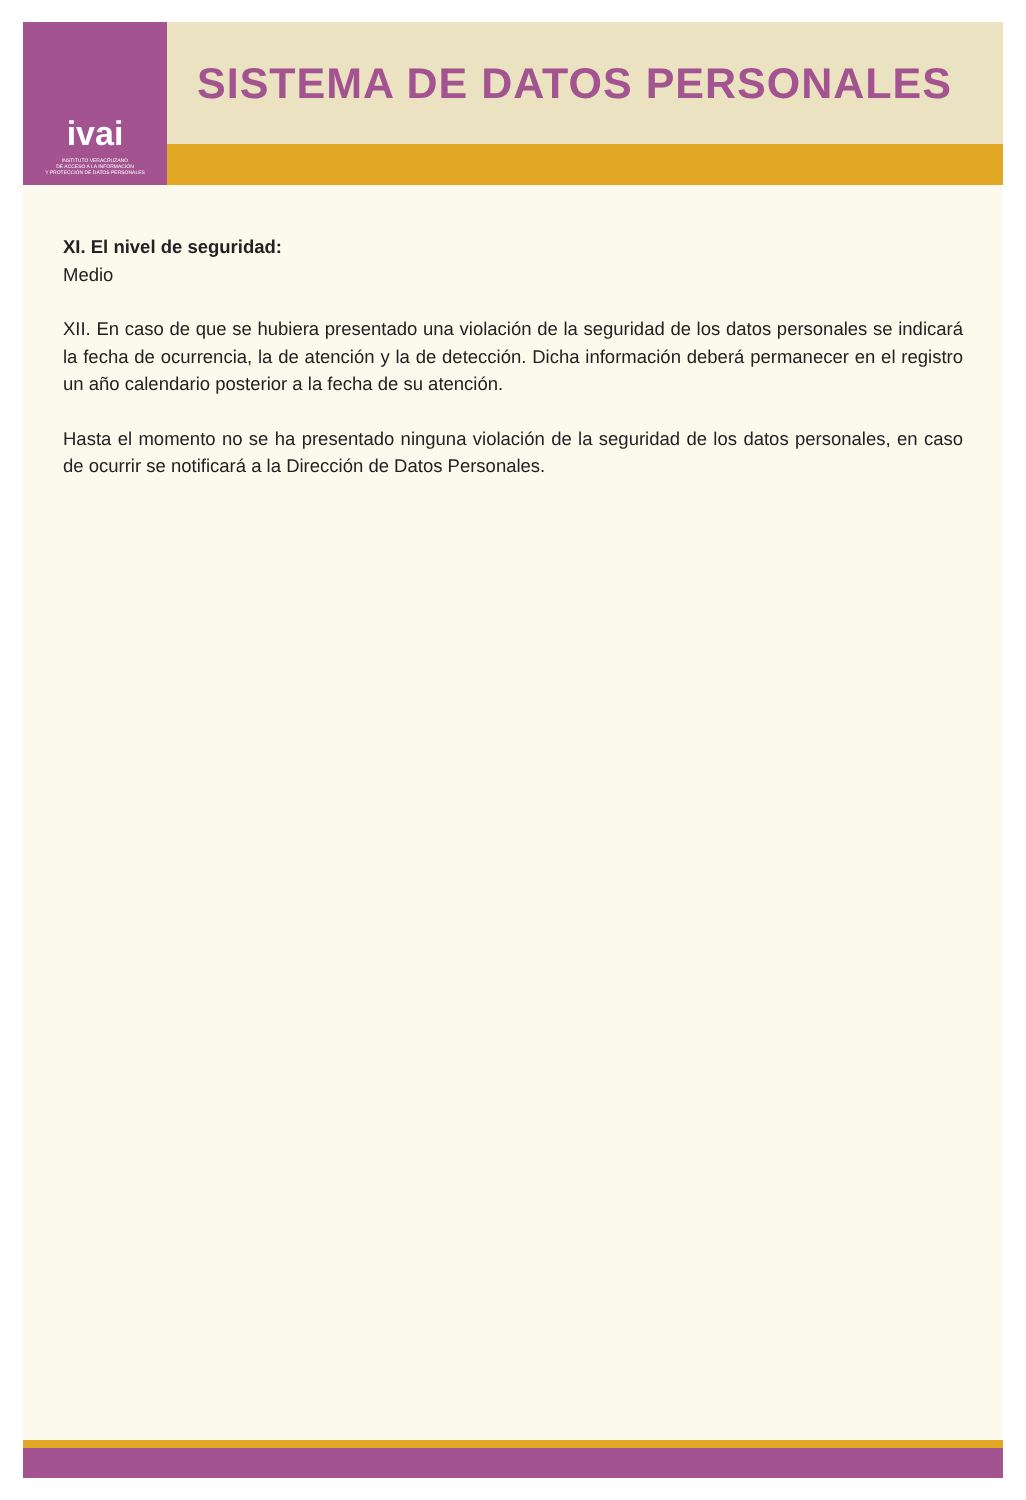ivai
INSTITUTO VERACRUZANO
DE ACCESO A LA INFORMACIÓN
Y PROTECCIÓN DE DATOS PERSONALES
SISTEMA DE DATOS PERSONALES
XI. El nivel de seguridad:
Medio
XII. En caso de que se hubiera presentado una violación de la seguridad de los datos personales se indicará la fecha de ocurrencia, la de atención y la de detección. Dicha información deberá permanecer en el registro un año calendario posterior a la fecha de su atención.
Hasta el momento no se ha presentado ninguna violación de la seguridad de los datos personales, en caso de ocurrir se notificará a la Dirección de Datos Personales.